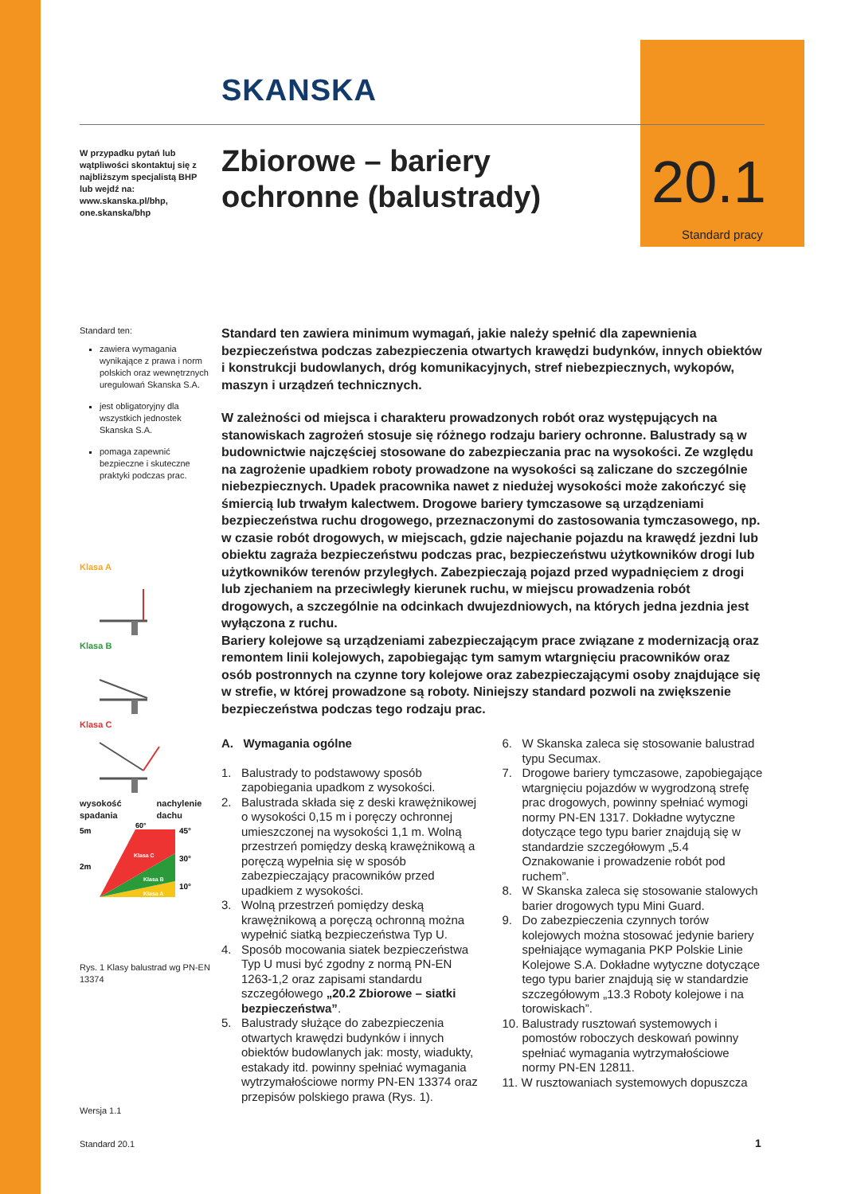SKANSKA
W przypadku pytań lub wątpliwości skontaktuj się z najbliższym specjalistą BHP lub wejdź na: www.skanska.pl/bhp, one.skanska/bhp
Zbiorowe – bariery ochronne (balustrady) 20.1
Standard pracy
Standard ten:
zawiera wymagania wynikające z prawa i norm polskich oraz wewnętrznych uregulowań Skanska S.A.
jest obligatoryjny dla wszystkich jednostek Skanska S.A.
pomaga zapewnić bezpieczne i skuteczne praktyki podczas prac.
Klasa A
Klasa B
Klasa C
wysokość spadania nachylenie dachu
5m
2m
45°
30°
10°
60°
Klasa C
Klasa B
Klasa A
Rys. 1 Klasy balustrad wg PN-EN 13374
Wersja 1.1
Standard 20.1 1
Standard ten zawiera minimum wymagań, jakie należy spełnić dla zapewnienia bezpieczeństwa podczas zabezpieczenia otwartych krawędzi budynków, innych obiektów i konstrukcji budowlanych, dróg komunikacyjnych, stref niebezpiecznych, wykopów, maszyn i urządzeń technicznych.
W zależności od miejsca i charakteru prowadzonych robót oraz występujących na stanowiskach zagrożeń stosuje się różnego rodzaju bariery ochronne. Balustrady są w budownictwie najczęściej stosowane do zabezpieczania prac na wysokości. Ze względu na zagrożenie upadkiem roboty prowadzone na wysokości są zaliczane do szczególnie niebezpiecznych. Upadek pracownika nawet z niedużej wysokości może zakończyć się śmiercią lub trwałym kalectwem. Drogowe bariery tymczasowe są urządzeniami bezpieczeństwa ruchu drogowego, przeznaczonymi do zastosowania tymczasowego, np. w czasie robót drogowych, w miejscach, gdzie najechanie pojazdu na krawędź jezdni lub obiektu zagraża bezpieczeństwu podczas prac, bezpieczeństwu użytkowników drogi lub użytkowników terenów przyległych. Zabezpieczają pojazd przed wypadnięciem z drogi lub zjechaniem na przeciwległy kierunek ruchu, w miejscu prowadzenia robót drogowych, a szczególnie na odcinkach dwujezdniowych, na których jedna jezdnia jest wyłączona z ruchu.
Bariery kolejowe są urządzeniami zabezpieczającym prace związane z modernizacją oraz remontem linii kolejowych, zapobiegając tym samym wtargnięciu pracowników oraz osób postronnych na czynne tory kolejowe oraz zabezpieczającymi osoby znajdujące się w strefie, w której prowadzone są roboty. Niniejszy standard pozwoli na zwiększenie bezpieczeństwa podczas tego rodzaju prac.
A. Wymagania ogólne
1. Balustrady to podstawowy sposób zapobiegania upadkom z wysokości.
2. Balustrada składa się z deski krawężnikowej o wysokości 0,15 m i poręczy ochronnej umieszczonej na wysokości 1,1 m. Wolną przestrzeń pomiędzy deską krawężnikową a poręczą wypełnia się w sposób zabezpieczający pracowników przed upadkiem z wysokości.
3. Wolną przestrzeń pomiędzy deską krawężnikową a poręczą ochronną można wypełnić siatką bezpieczeństwa Typ U.
4. Sposób mocowania siatek bezpieczeństwa Typ U musi być zgodny z normą PN-EN 1263-1,2 oraz zapisami standardu szczegółowego „20.2 Zbiorowe – siatki bezpieczeństwa”.
5. Balustrady służące do zabezpieczenia otwartych krawędzi budynków i innych obiektów budowlanych jak: mosty, wiadukty, estakady itd. powinny spełniać wymagania wytrzymałościowe normy PN-EN 13374 oraz przepisów polskiego prawa (Rys. 1).
6. W Skanska zaleca się stosowanie balustrad typu Secumax.
7. Drogowe bariery tymczasowe, zapobiegające wtargnięciu pojazdów w wygrodzoną strefę prac drogowych, powinny spełniać wymogi normy PN-EN 1317. Dokładne wytyczne dotyczące tego typu barier znajdują się w standardzie szczegółowym „5.4 Oznakowanie i prowadzenie robót pod ruchem”.
8. W Skanska zaleca się stosowanie stalowych barier drogowych typu Mini Guard.
9. Do zabezpieczenia czynnych torów kolejowych można stosować jedynie bariery spełniające wymagania PKP Polskie Linie Kolejowe S.A. Dokładne wytyczne dotyczące tego typu barier znajdują się w standardzie szczegółowym „13.3 Roboty kolejowe i na torowiskach”.
10. Balustrady rusztowań systemowych i pomostów roboczych deskowań powinny spełniać wymagania wytrzymałościowe normy PN-EN 12811.
11. W rusztowaniach systemowych dopuszcza